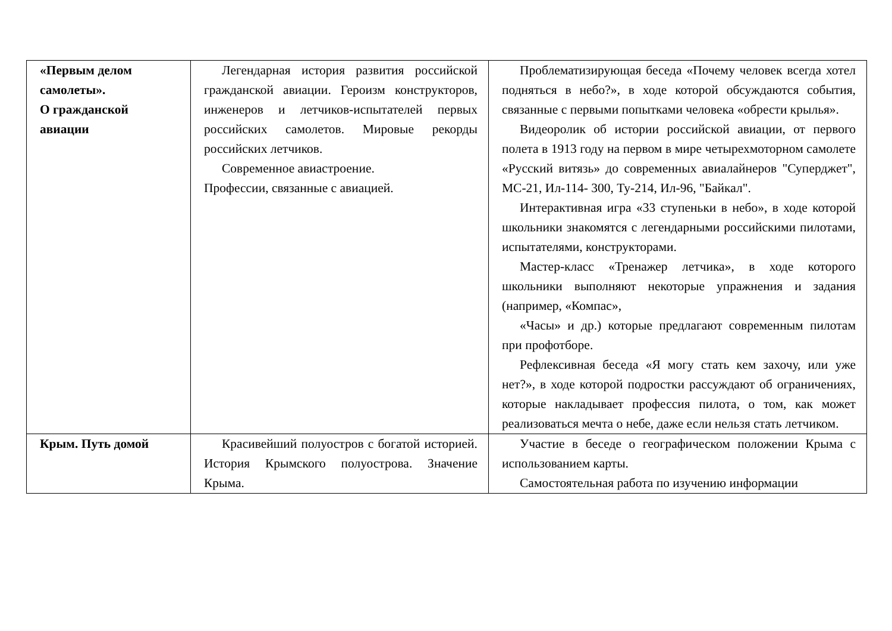| «Первым делом самолеты». О гражданской авиации | Легендарная история развития российской гражданской авиации. Героизм конструкторов, инженеров и летчиков-испытателей первых российских самолетов. Мировые рекорды российских летчиков. Современное авиастроение. Профессии, связанные с авиацией. | Проблематизирующая беседа «Почему человек всегда хотел подняться в небо?», в ходе которой обсуждаются события, связанные с первыми попытками человека «обрести крылья». Видеоролик об истории российской авиации, от первого полета в 1913 году на первом в мире четырехмоторном самолете «Русский витязь» до современных авиалайнеров "Суперджет", МС-21, Ил-114- 300, Ту-214, Ил-96, "Байкал". Интерактивная игра «33 ступеньки в небо», в ходе которой школьники знакомятся с легендарными российскими пилотами, испытателями, конструкторами. Мастер-класс «Тренажер летчика», в ходе которого школьники выполняют некоторые упражнения и задания (например, «Компас», «Часы» и др.) которые предлагают современным пилотам при профотборе. Рефлексивная беседа «Я могу стать кем захочу, или уже нет?», в ходе которой подростки рассуждают об ограничениях, которые накладывает профессия пилота, о том, как может реализоваться мечта о небе, даже если нельзя стать летчиком. |
| Крым. Путь домой | Красивейший полуостров с богатой историей. История Крымского полуострова. Значение Крыма. | Участие в беседе о географическом положении Крыма с использованием карты. Самостоятельная работа по изучению информации |